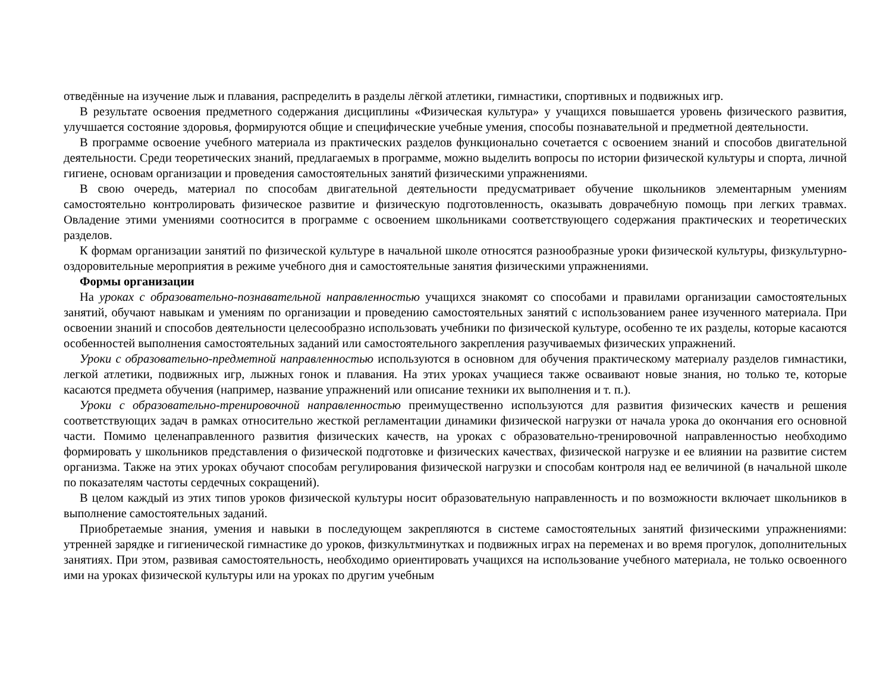отведённые на изучение лыж и плавания, распределить в разделы лёгкой атлетики, гимнастики, спортивных и подвижных игр.
В результате освоения предметного содержания дисциплины «Физическая культура» у учащихся повышается уровень физического развития, улучшается состояние здоровья, формируются общие и специфические учебные умения, способы познавательной и предметной деятельности.
В программе освоение учебного материала из практических разделов функционально сочетается с освоением знаний и способов двигательной деятельности. Среди теоретических знаний, предлагаемых в программе, можно выделить вопросы по истории физической культуры и спорта, личной гигиене, основам организации и проведения самостоятельных занятий физическими упражнениями.
В свою очередь, материал по способам двигательной деятельности предусматривает обучение школьников элементарным умениям самостоятельно контролировать физическое развитие и физическую подготовленность, оказывать доврачебную помощь при легких травмах. Овладение этими умениями соотносится в программе с освоением школьниками соответствующего содержания практических и теоретических разделов.
К формам организации занятий по физической культуре в начальной школе относятся разнообразные уроки физической культуры, физкультурно-оздоровительные мероприятия в режиме учебного дня и самостоятельные занятия физическими упражнениями.
Формы организации
На уроках с образовательно-познавательной направленностью учащихся знакомят со способами и правилами организации самостоятельных занятий, обучают навыкам и умениям по организации и проведению самостоятельных занятий с использованием ранее изученного материала. При освоении знаний и способов деятельности целесообразно использовать учебники по физической культуре, особенно те их разделы, которые касаются особенностей выполнения самостоятельных заданий или самостоятельного закрепления разучиваемых физических упражнений.
Уроки с образовательно-предметной направленностью используются в основном для обучения практическому материалу разделов гимнастики, легкой атлетики, подвижных игр, лыжных гонок и плавания. На этих уроках учащиеся также осваивают новые знания, но только те, которые касаются предмета обучения (например, название упражнений или описание техники их выполнения и т. п.).
Уроки с образовательно-тренировочной направленностью преимущественно используются для развития физических качеств и решения соответствующих задач в рамках относительно жесткой регламентации динамики физической нагрузки от начала урока до окончания его основной части. Помимо целенаправленного развития физических качеств, на уроках с образовательно-тренировочной направленностью необходимо формировать у школьников представления о физической подготовке и физических качествах, физической нагрузке и ее влиянии на развитие систем организма. Также на этих уроках обучают способам регулирования физической нагрузки и способам контроля над ее величиной (в начальной школе по показателям частоты сердечных сокращений).
В целом каждый из этих типов уроков физической культуры носит образовательную направленность и по возможности включает школьников в выполнение самостоятельных заданий.
Приобретаемые знания, умения и навыки в последующем закрепляются в системе самостоятельных занятий физическими упражнениями: утренней зарядке и гигиенической гимнастике до уроков, физкультминутках и подвижных играх на переменах и во время прогулок, дополнительных занятиях. При этом, развивая самостоятельность, необходимо ориентировать учащихся на использование учебного материала, не только освоенного ими на уроках физической культуры или на уроках по другим учебным